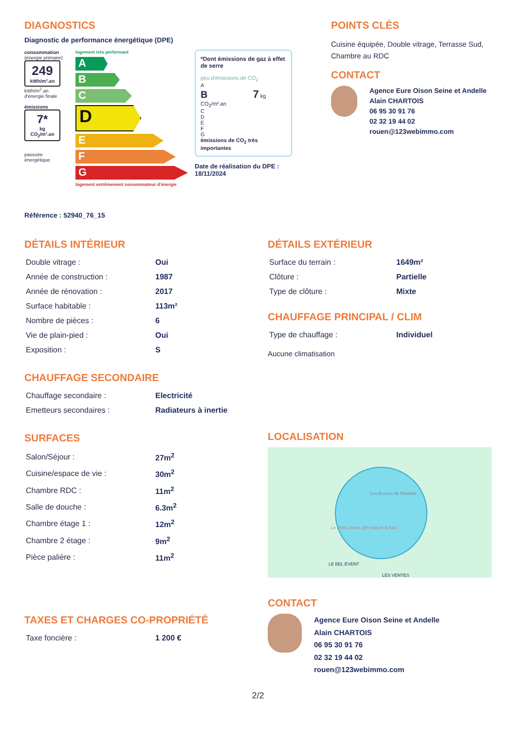DIAGNOSTICS
Diagnostic de performance énergétique (DPE)
consommation
(énergie primaire)
249
kWh/m².an
kWh/m<sup>2</sup>.an d'énergie finale
émissions
7*
kg CO<sub>2</sub>/m².an
passoire énergétique
logement très performant
A
B
C
D
E
F
G
logement extrêmement consommateur d'énergie
*Dont émissions de gaz à effet de serre
peu d'émissions de CO<sub>2</sub>
A
B 7 kg CO<sub>2</sub>/m².an
C
D
E
F
G
émissions de CO<sub>2</sub> très importantes
Date de réalisation du DPE : 18/11/2024
POINTS CLÉS
Cuisine équipée, Double vitrage, Terrasse Sud, Chambre au RDC
CONTACT
Agence Eure Oison Seine et Andelle
Alain CHARTOIS
06 95 30 91 76
02 32 19 44 02
rouen@123webimmo.com
Référence : 52940_76_15
DÉTAILS INTÉRIEUR
| Double vitrage : | Oui |
| Année de construction : | 1987 |
| Année de rénovation : | 2017 |
| Surface habitable : | 113m² |
| Nombre de pièces : | 6 |
| Vie de plain-pied : | Oui |
| Exposition : | S |
CHAUFFAGE SECONDAIRE
| Chauffage secondaire : | Electricité |
| Emetteurs secondaires : | Radiateurs à inertie |
SURFACES
| Salon/Séjour : | 27m<sup>2</sup> |
| Cuisine/espace de vie : | 30m<sup>2</sup> |
| Chambre RDC : | 11m<sup>2</sup> |
| Salle de douche : | 6.3m<sup>2</sup> |
| Chambre étage 1 : | 12m<sup>2</sup> |
| Chambre 2 étage : | 9m<sup>2</sup> |
| Pièce palière : | 11m<sup>2</sup> |
TAXES ET CHARGES CO-PROPRIÉTÉ
| Taxe foncière : | 1 200 € |
DÉTAILS EXTÉRIEUR
| Surface du terrain : | 1649m² |
| Clôture : | Partielle |
| Type de clôture : | Mixte |
CHAUFFAGE PRINCIPAL / CLIM
| Type de chauffage : | Individuel |
Aucune climatisation
LOCALISATION
Les Écuries de l'Andelle
Le Puits Jaune, gîte nature & Spa
LE BEL ÉVENT
LES VENTES
CONTACT
Agence Eure Oison Seine et Andelle
Alain CHARTOIS
06 95 30 91 76
02 32 19 44 02
rouen@123webimmo.com
2/2